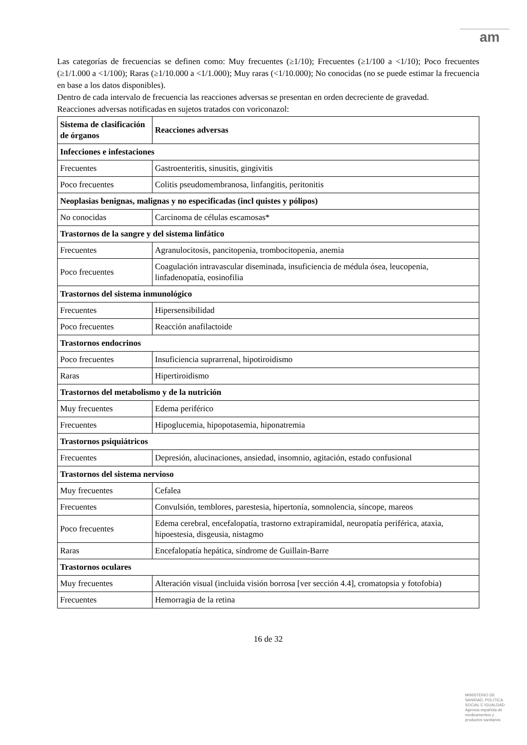am
Las categorías de frecuencias se definen como: Muy frecuentes (≥1/10); Frecuentes (≥1/100 a <1/10); Poco frecuentes (≥1/1.000 a <1/100); Raras (≥1/10.000 a <1/1.000); Muy raras (<1/10.000); No conocidas (no se puede estimar la frecuencia en base a los datos disponibles).
Dentro de cada intervalo de frecuencia las reacciones adversas se presentan en orden decreciente de gravedad.
Reacciones adversas notificadas en sujetos tratados con voriconazol:
| Sistema de clasificación de órganos | Reacciones adversas |
| --- | --- |
| Infecciones e infestaciones | |
| Frecuentes | Gastroenteritis, sinusitis, gingivitis |
| Poco frecuentes | Colitis pseudomembranosa, linfangitis, peritonitis |
| Neoplasias benignas, malignas y no especificadas (incl quistes y pólipos) | |
| No conocidas | Carcinoma de células escamosas* |
| Trastornos de la sangre y del sistema linfático | |
| Frecuentes | Agranulocitosis, pancitopenia, trombocitopenia, anemia |
| Poco frecuentes | Coagulación intravascular diseminada, insuficiencia de médula ósea, leucopenia, linfadenopatía, eosinofilia |
| Trastornos del sistema inmunológico | |
| Frecuentes | Hipersensibilidad |
| Poco frecuentes | Reacción anafilactoide |
| Trastornos endocrinos | |
| Poco frecuentes | Insuficiencia suprarrenal, hipotiroidismo |
| Raras | Hipertiroidismo |
| Trastornos del metabolismo y de la nutrición | |
| Muy frecuentes | Edema periférico |
| Frecuentes | Hipoglucemia, hipopotasemia, hiponatremia |
| Trastornos psiquiátricos | |
| Frecuentes | Depresión, alucinaciones, ansiedad, insomnio, agitación, estado confusional |
| Trastornos del sistema nervioso | |
| Muy frecuentes | Cefalea |
| Frecuentes | Convulsión, temblores, parestesia, hipertonía, somnolencia, síncope, mareos |
| Poco frecuentes | Edema cerebral, encefalopatía, trastorno extrapiramidal, neuropatía periférica, ataxia, hipoestesia, disgeusia, nistagmo |
| Raras | Encefalopatía hepática, síndrome de Guillain-Barre |
| Trastornos oculares | |
| Muy frecuentes | Alteración visual (incluida visión borrosa [ver sección 4.4], cromatopsia y fotofobia) |
| Frecuentes | Hemorragia de la retina |
16 de 32
MINISTERIO DE
SANIDAD, POLITICA
SOCIAL E IGUALDAD
Agencia española de
medicamentos y
productos sanitarios